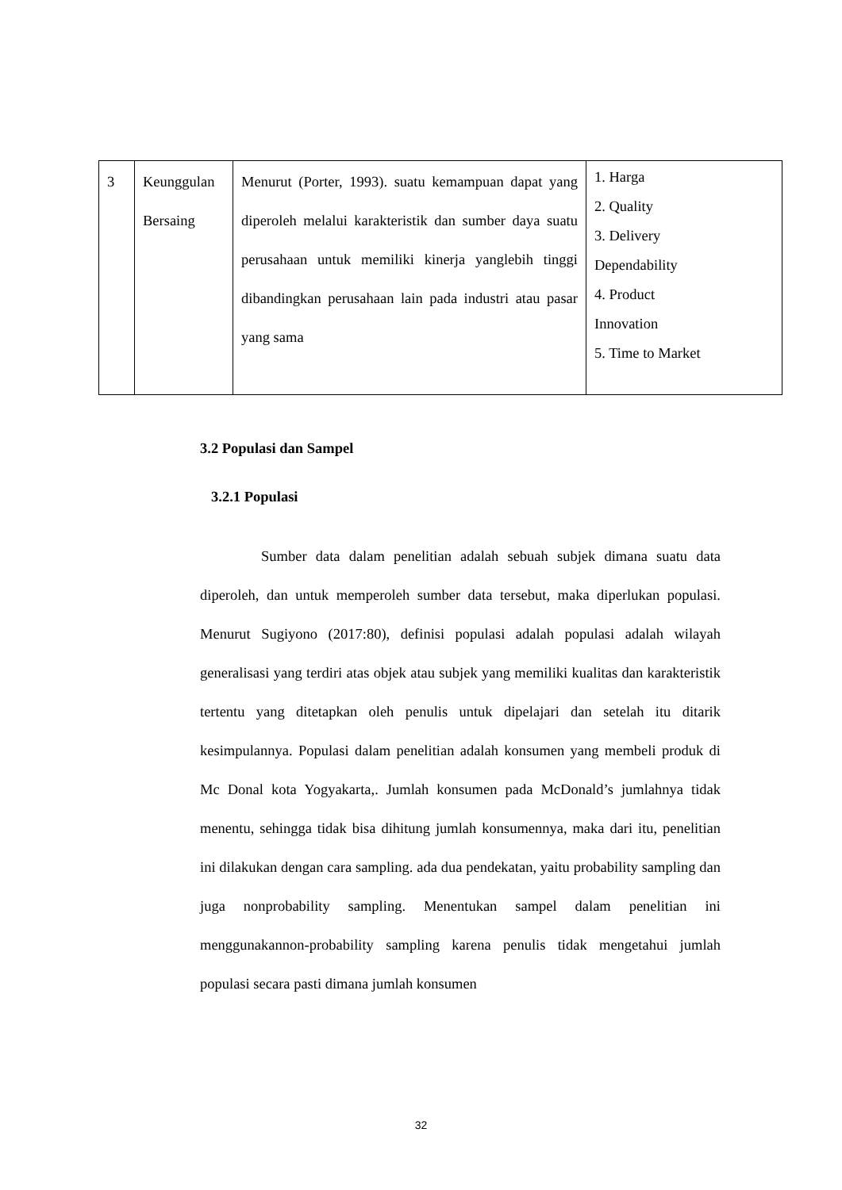| 3 | Keunggulan Bersaing | Menurut (Porter, 1993). suatu kemampuan dapat yang diperoleh melalui karakteristik dan sumber daya suatu perusahaan untuk memiliki kinerja yanglebih tinggi dibandingkan perusahaan lain pada industri atau pasar yang sama | 1. Harga 2. Quality 3. Delivery Dependability 4. Product Innovation 5. Time to Market |
3.2 Populasi dan Sampel
3.2.1 Populasi
Sumber data dalam penelitian adalah sebuah subjek dimana suatu data diperoleh, dan untuk memperoleh sumber data tersebut, maka diperlukan populasi. Menurut Sugiyono (2017:80), definisi populasi adalah populasi adalah wilayah generalisasi yang terdiri atas objek atau subjek yang memiliki kualitas dan karakteristik tertentu yang ditetapkan oleh penulis untuk dipelajari dan setelah itu ditarik kesimpulannya. Populasi dalam penelitian adalah konsumen yang membeli produk di Mc Donal kota Yogyakarta,. Jumlah konsumen pada McDonald’s jumlahnya tidak menentu, sehingga tidak bisa dihitung jumlah konsumennya, maka dari itu, penelitian ini dilakukan dengan cara sampling. ada dua pendekatan, yaitu probability sampling dan juga nonprobability sampling. Menentukan sampel dalam penelitian ini menggunakannon-probability sampling karena penulis tidak mengetahui jumlah populasi secara pasti dimana jumlah konsumen
32